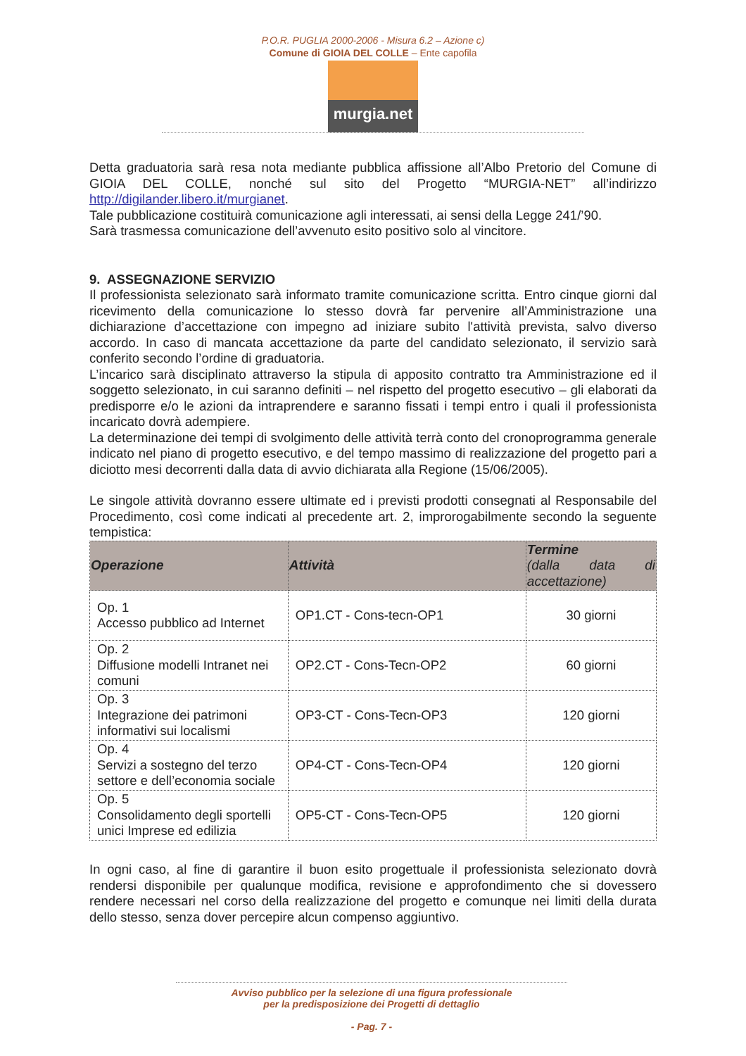P.O.R. PUGLIA 2000-2006 - Misura 6.2 – Azione c)
Comune di GIOIA DEL COLLE – Ente capofila
murgia.net
Detta graduatoria sarà resa nota mediante pubblica affissione all’Albo Pretorio del Comune di GIOIA DEL COLLE, nonché sul sito del Progetto “MURGIA-NET” all’indirizzo http://digilander.libero.it/murgianet.
Tale pubblicazione costituirà comunicazione agli interessati, ai sensi della Legge 241/’90.
Sarà trasmessa comunicazione dell’avvenuto esito positivo solo al vincitore.
9. ASSEGNAZIONE SERVIZIO
Il professionista selezionato sarà informato tramite comunicazione scritta. Entro cinque giorni dal ricevimento della comunicazione lo stesso dovrà far pervenire all’Amministrazione una dichiarazione d’accettazione con impegno ad iniziare subito l'attività prevista, salvo diverso accordo. In caso di mancata accettazione da parte del candidato selezionato, il servizio sarà conferito secondo l’ordine di graduatoria.
L’incarico sarà disciplinato attraverso la stipula di apposito contratto tra Amministrazione ed il soggetto selezionato, in cui saranno definiti – nel rispetto del progetto esecutivo – gli elaborati da predisporre e/o le azioni da intraprendere e saranno fissati i tempi entro i quali il professionista incaricato dovrà adempiere.
La determinazione dei tempi di svolgimento delle attività terrà conto del cronoprogramma generale indicato nel piano di progetto esecutivo, e del tempo massimo di realizzazione del progetto pari a diciotto mesi decorrenti dalla data di avvio dichiarata alla Regione (15/06/2005).
Le singole attività dovranno essere ultimate ed i previsti prodotti consegnati al Responsabile del Procedimento, così come indicati al precedente art. 2, improrogabilmente secondo la seguente tempistica:
| Operazione | Attività | Termine (dalla data di accettazione) |
| --- | --- | --- |
| Op. 1 Accesso pubblico ad Internet | OP1.CT - Cons-tecn-OP1 | 30 giorni |
| Op. 2 Diffusione modelli Intranet nei comuni | OP2.CT - Cons-Tecn-OP2 | 60 giorni |
| Op. 3 Integrazione dei patrimoni informativi sui localismi | OP3-CT - Cons-Tecn-OP3 | 120 giorni |
| Op. 4 Servizi a sostegno del terzo settore e dell’economia sociale | OP4-CT - Cons-Tecn-OP4 | 120 giorni |
| Op. 5 Consolidamento degli sportelli unici Imprese ed edilizia | OP5-CT - Cons-Tecn-OP5 | 120 giorni |
In ogni caso, al fine di garantire il buon esito progettuale il professionista selezionato dovrà rendersi disponibile per qualunque modifica, revisione e approfondimento che si dovessero rendere necessari nel corso della realizzazione del progetto e comunque nei limiti della durata dello stesso, senza dover percepire alcun compenso aggiuntivo.
Avviso pubblico per la selezione di una figura professionale
per la predisposizione dei Progetti di dettaglio
- Pag. 7 -